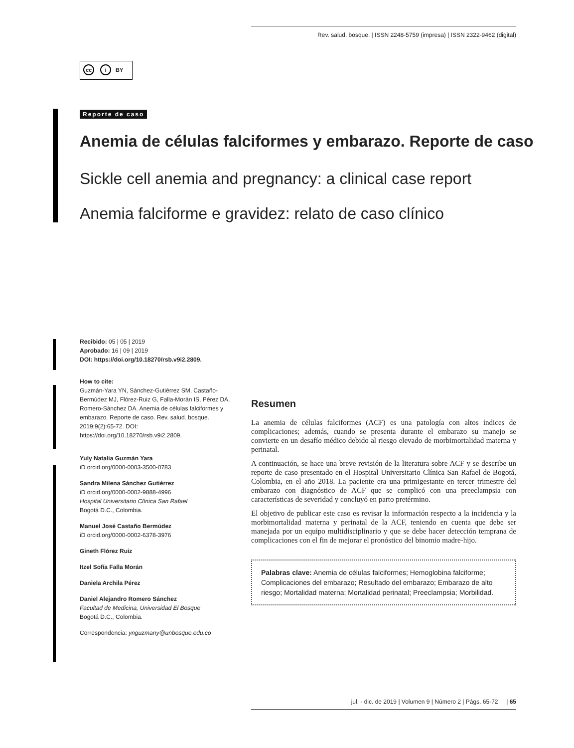Rev. salud. bosque. | ISSN 2248-5759 (impresa) | ISSN 2322-9462 (digital)
cc i BY
Reporte de caso
Anemia de células falciformes y embarazo. Reporte de caso
Sickle cell anemia and pregnancy: a clinical case report
Anemia falciforme e gravidez: relato de caso clínico
Recibido: 05 | 05 | 2019
Aprobado: 16 | 09 | 2019
DOI: https://doi.org/10.18270/rsb.v9i2.2809.
How to cite:
Guzmán-Yara YN, Sánchez-Gutiérrez SM, Castaño-Bermúdez MJ, Flórez-Ruiz G, Falla-Morán IS, Pérez DA, Romero-Sánchez DA. Anemia de células falciformes y embarazo. Reporte de caso. Rev. salud. bosque. 2019;9(2):65-72. DOI: https://doi.org/10.18270/rsb.v9i2.2809.
Yuly Natalia Guzmán Yara
iD orcid.org/0000-0003-3500-0783
Sandra Milena Sánchez Gutiérrez
iD orcid.org/0000-0002-9888-4996
Hospital Universitario Clínica San Rafael
Bogotá D.C., Colombia.
Manuel José Castaño Bermúdez
iD orcid.org/0000-0002-6378-3976
Gineth Flórez Ruiz
Itzel Sofía Falla Morán
Daniela Archila Pérez
Daniel Alejandro Romero Sánchez
Facultad de Medicina, Universidad El Bosque
Bogotá D.C., Colombia.
Correspondencia: ynguzmany@unbosque.edu.co
Resumen
La anemia de células falciformes (ACF) es una patología con altos índices de complicaciones; además, cuando se presenta durante el embarazo su manejo se convierte en un desafío médico debido al riesgo elevado de morbimortalidad materna y perinatal.
A continuación, se hace una breve revisión de la literatura sobre ACF y se describe un reporte de caso presentado en el Hospital Universitario Clínica San Rafael de Bogotá, Colombia, en el año 2018. La paciente era una primigestante en tercer trimestre del embarazo con diagnóstico de ACF que se complicó con una preeclampsia con características de severidad y concluyó en parto pretérmino.
El objetivo de publicar este caso es revisar la información respecto a la incidencia y la morbimortalidad materna y perinatal de la ACF, teniendo en cuenta que debe ser manejada por un equipo multidisciplinario y que se debe hacer detección temprana de complicaciones con el fin de mejorar el pronóstico del binomio madre-hijo.
Palabras clave: Anemia de células falciformes; Hemoglobina falciforme; Complicaciones del embarazo; Resultado del embarazo; Embarazo de alto riesgo; Mortalidad materna; Mortalidad perinatal; Preeclampsia; Morbilidad.
jul. - dic. de 2019 | Volumen 9 | Número 2 | Págs. 65-72 | 65